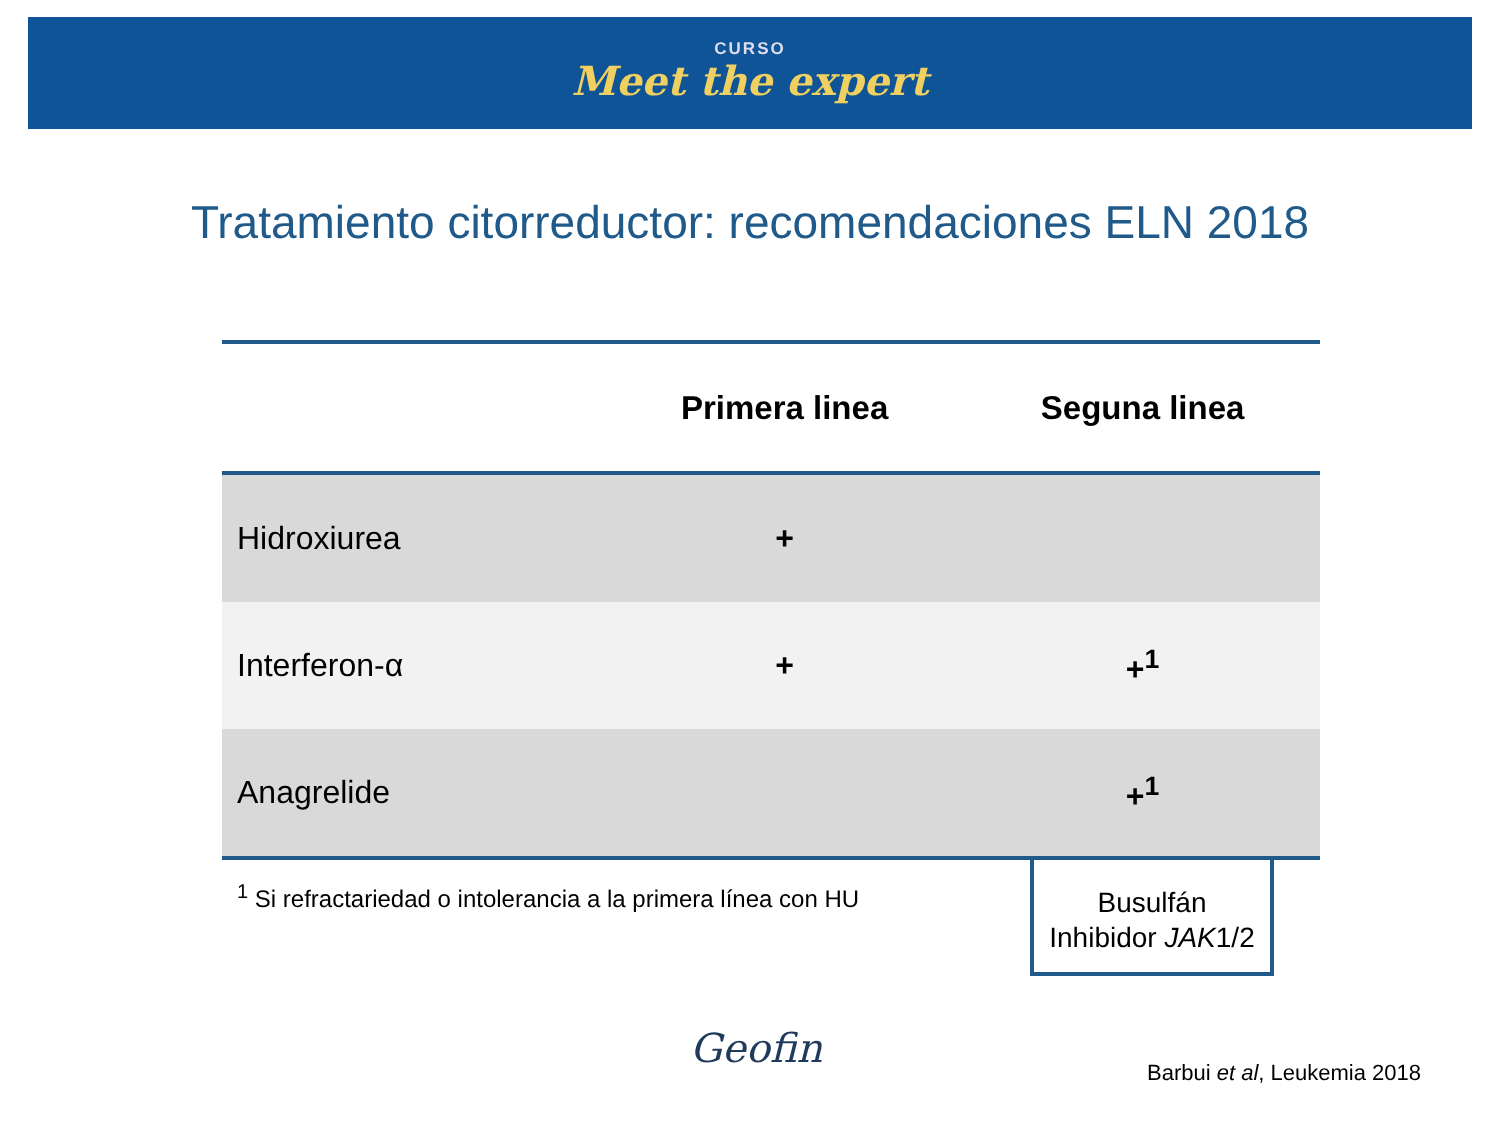CURSO
Meet the expert
Tratamiento citorreductor: recomendaciones ELN 2018
| | Primera linea | Seguna linea |
| --- | --- | --- |
| Hidroxiurea | + | |
| Interferon-α | + | +<sup>1</sup> |
| Anagrelide | | +<sup>1</sup> |
<sup>1</sup> Si refractariedad o intolerancia a la primera línea con HU
Busulfán
Inhibidor JAK1/2
Geofin
Barbui et al, Leukemia 2018